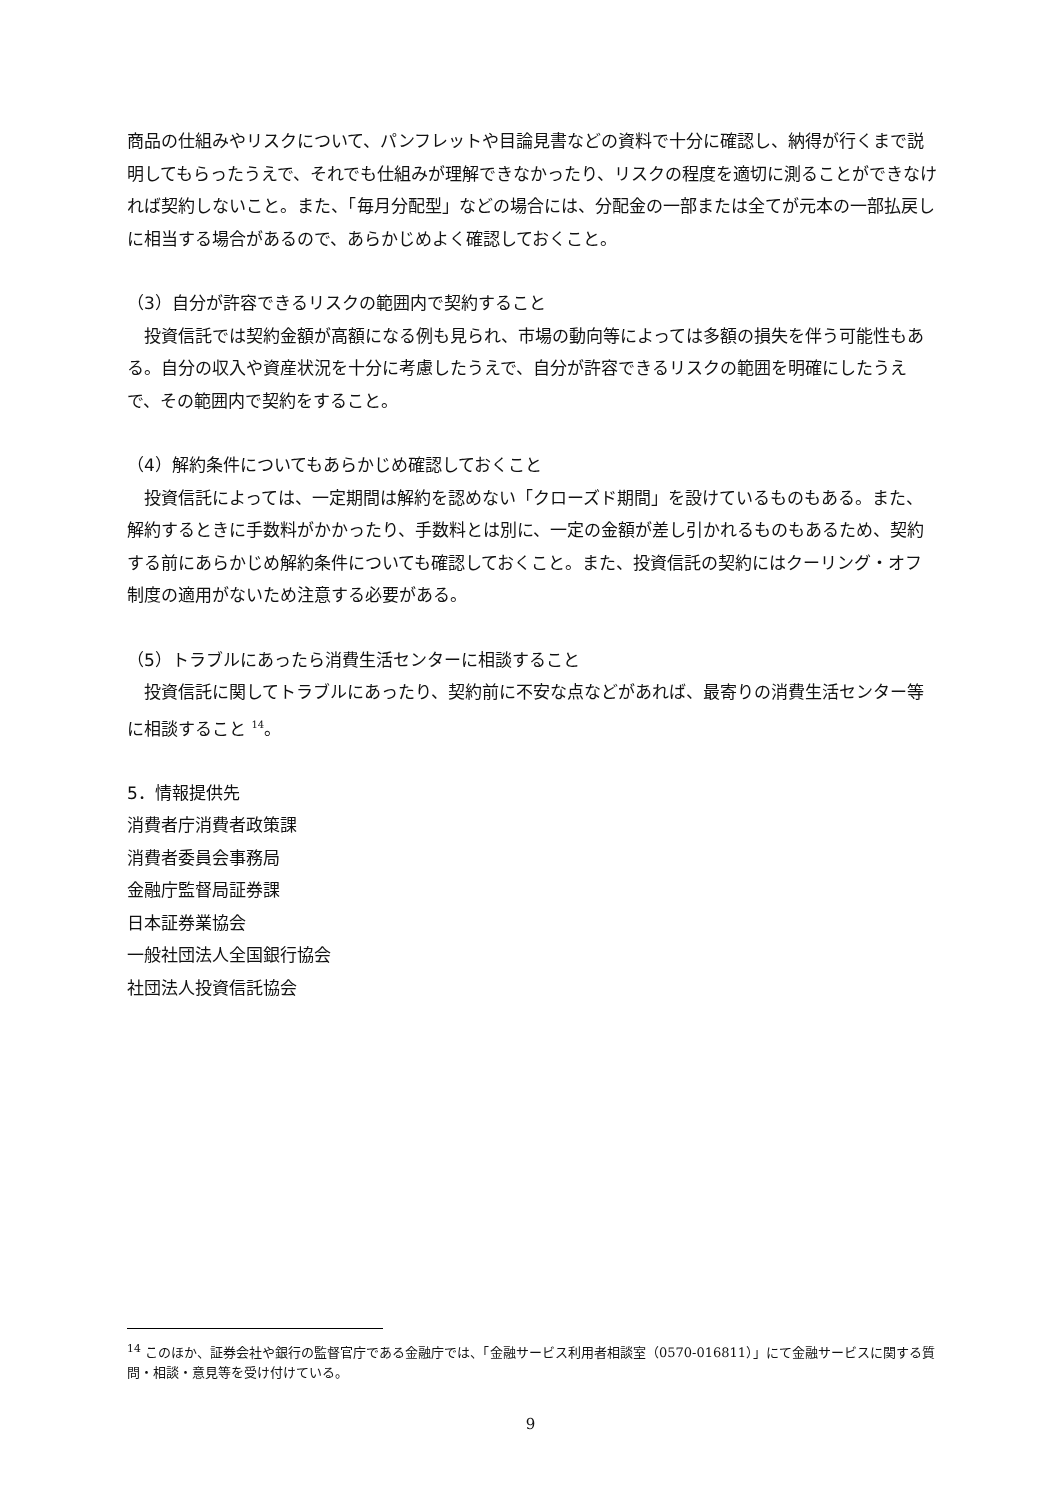商品の仕組みやリスクについて、パンフレットや目論見書などの資料で十分に確認し、納得が行くまで説明してもらったうえで、それでも仕組みが理解できなかったり、リスクの程度を適切に測ることができなければ契約しないこと。また、「毎月分配型」などの場合には、分配金の一部または全てが元本の一部払戻しに相当する場合があるので、あらかじめよく確認しておくこと。
（3）自分が許容できるリスクの範囲内で契約すること
　投資信託では契約金額が高額になる例も見られ、市場の動向等によっては多額の損失を伴う可能性もある。自分の収入や資産状況を十分に考慮したうえで、自分が許容できるリスクの範囲を明確にしたうえで、その範囲内で契約をすること。
（4）解約条件についてもあらかじめ確認しておくこと
　投資信託によっては、一定期間は解約を認めない「クローズド期間」を設けているものもある。また、解約するときに手数料がかかったり、手数料とは別に、一定の金額が差し引かれるものもあるため、契約する前にあらかじめ解約条件についても確認しておくこと。また、投資信託の契約にはクーリング・オフ制度の適用がないため注意する必要がある。
（5）トラブルにあったら消費生活センターに相談すること
　投資信託に関してトラブルにあったり、契約前に不安な点などがあれば、最寄りの消費生活センター等に相談すること <sup>14</sup>。
5．情報提供先
消費者庁消費者政策課
消費者委員会事務局
金融庁監督局証券課
日本証券業協会
一般社団法人全国銀行協会
社団法人投資信託協会
<sup>14</sup> このほか、証券会社や銀行の監督官庁である金融庁では、「金融サービス利用者相談室（0570-016811）」にて金融サービスに関する質問・相談・意見等を受け付けている。
9